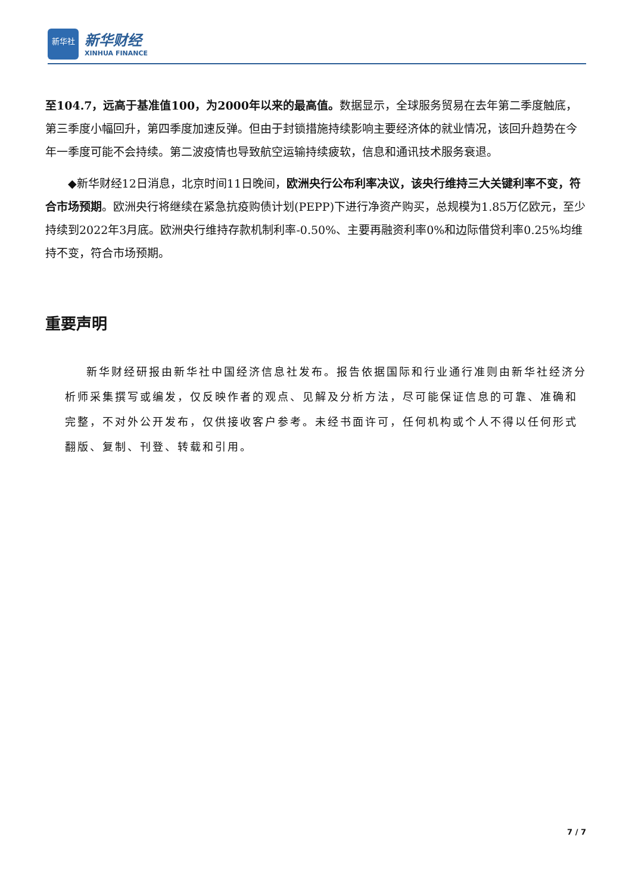新华社
新华财经
XINHUA FINANCE
至104.7，远高于基准值100，为2000年以来的最高值。数据显示，全球服务贸易在去年第二季度触底，第三季度小幅回升，第四季度加速反弹。但由于封锁措施持续影响主要经济体的就业情况，该回升趋势在今年一季度可能不会持续。第二波疫情也导致航空运输持续疲软，信息和通讯技术服务衰退。
◆新华财经12日消息，北京时间11日晚间，欧洲央行公布利率决议，该央行维持三大关键利率不变，符合市场预期。欧洲央行将继续在紧急抗疫购债计划(PEPP)下进行净资产购买，总规模为1.85万亿欧元，至少持续到2022年3月底。欧洲央行维持存款机制利率-0.50%、主要再融资利率0%和边际借贷利率0.25%均维持不变，符合市场预期。
重要声明
新华财经研报由新华社中国经济信息社发布。报告依据国际和行业通行准则由新华社经济分析师采集撰写或编发，仅反映作者的观点、见解及分析方法，尽可能保证信息的可靠、准确和完整，不对外公开发布，仅供接收客户参考。未经书面许可，任何机构或个人不得以任何形式翻版、复制、刊登、转载和引用。
7 / 7